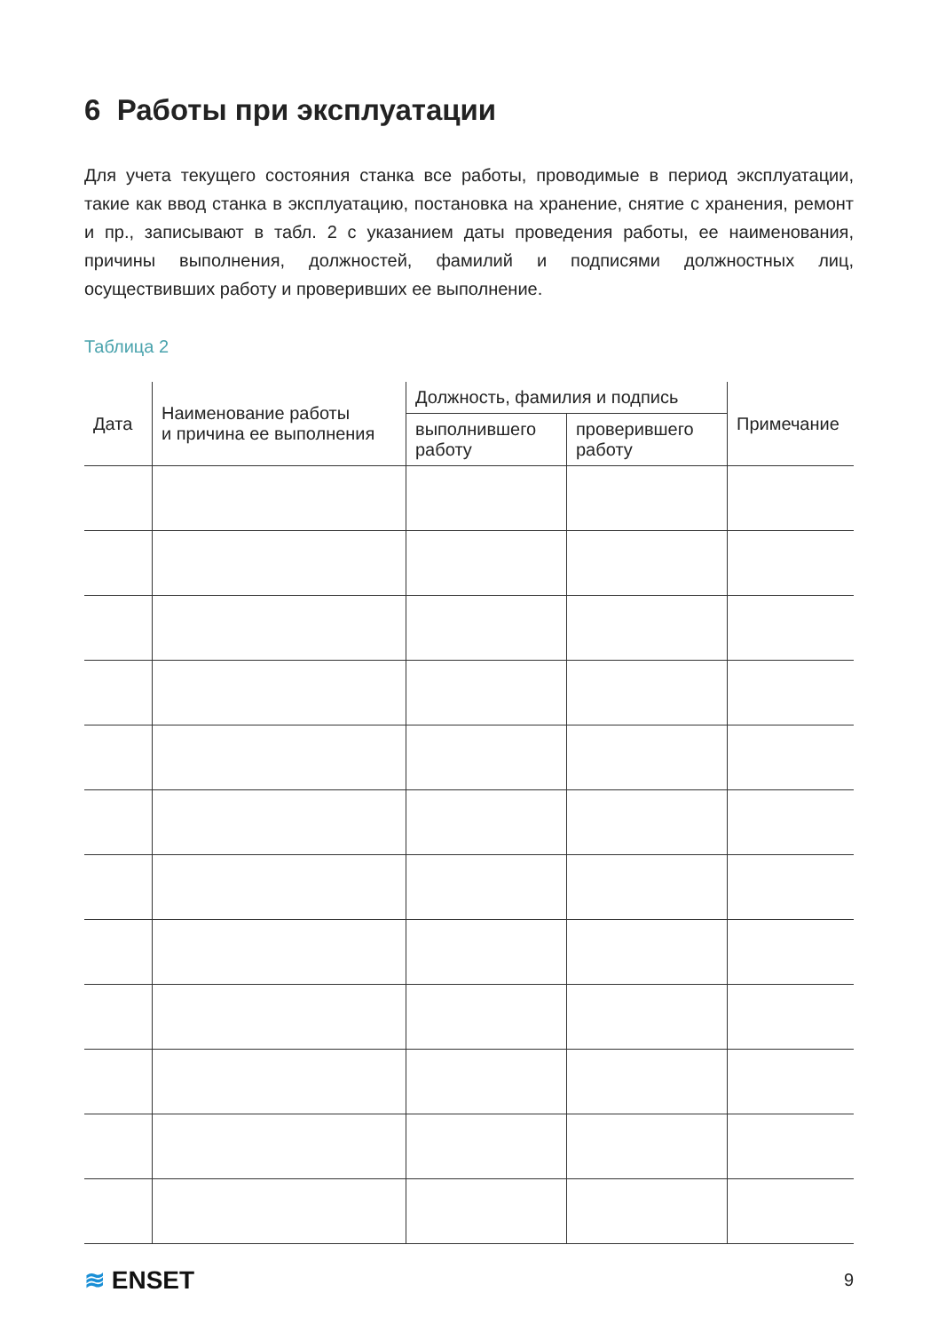6 Работы при эксплуатации
Для учета текущего состояния станка все работы, проводимые в период эксплуатации, такие как ввод станка в эксплуатацию, постановка на хранение, снятие с хранения, ремонт и пр., записывают в табл. 2 с указанием даты проведения работы, ее наименования, причины выполнения, должностей, фамилий и подписями должностных лиц, осуществивших работу и проверивших ее выполнение.
Таблица 2
| Дата | Наименование работы и причина ее выполнения | Должность, фамилия и подпись | | Примечание |
| --- | --- | --- | --- | --- |
| | | выполнившего работу | проверившего работу | |
≋ ENSET
9